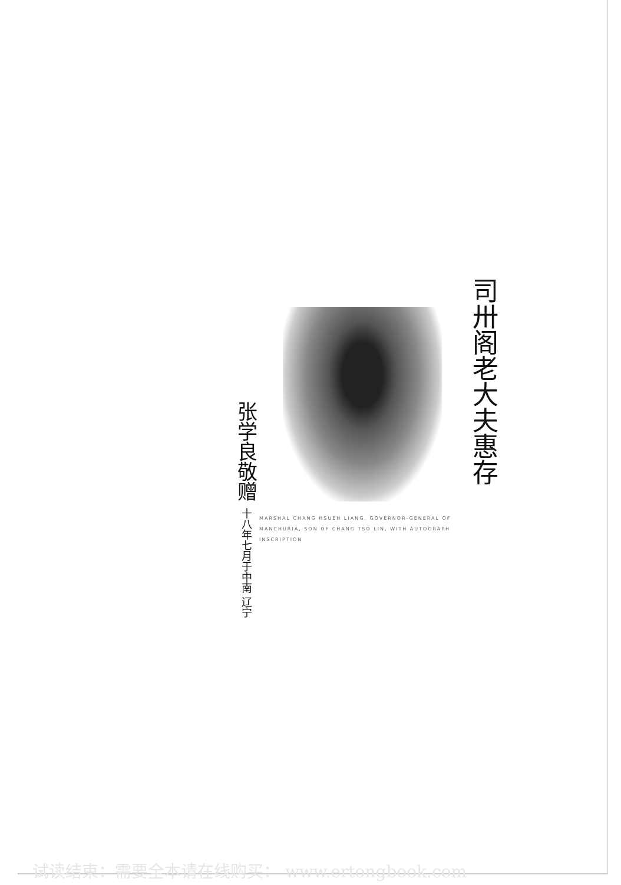张学良敬赠 十八年七月于中南 辽宁
MARSHAL CHANG HSUEH LIANG, GOVERNOR-GENERAL OF MANCHURIA, SON OF CHANG TSO LIN, WITH AUTOGRAPH INSCRIPTION
司卅阁老大夫惠存
试读结束：需要全本请在线购买： www.ertongbook.com